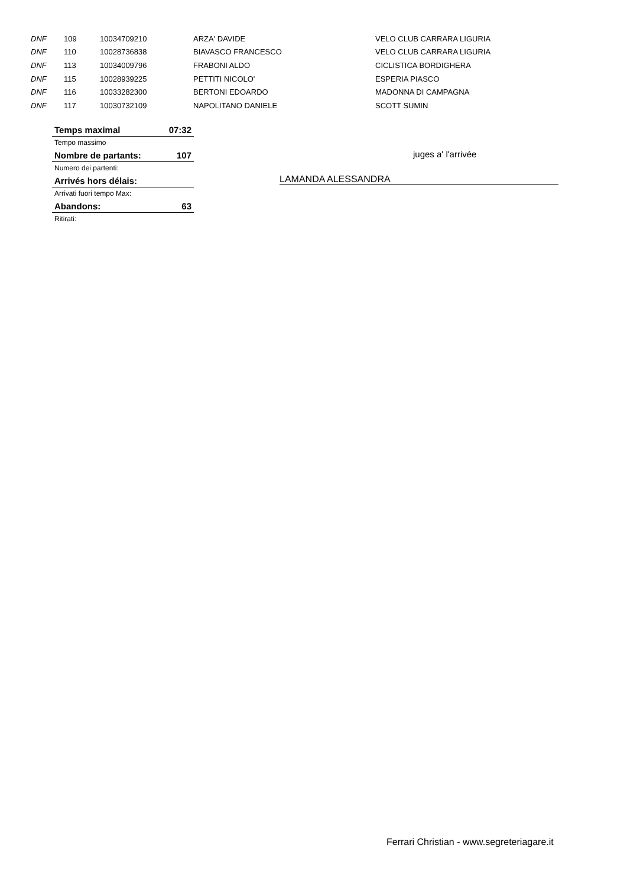| DNF | 109 | 10034709210 | ARZA' DAVIDE | VELO CLUB CARRARA LIGURIA |
| DNF | 110 | 10028736838 | BIAVASCO FRANCESCO | VELO CLUB CARRARA LIGURIA |
| DNF | 113 | 10034009796 | FRABONI ALDO | CICLISTICA BORDIGHERA |
| DNF | 115 | 10028939225 | PETTITI NICOLO' | ESPERIA PIASCO |
| DNF | 116 | 10033282300 | BERTONI EDOARDO | MADONNA DI CAMPAGNA |
| DNF | 117 | 10030732109 | NAPOLITANO DANIELE | SCOTT SUMIN |
| Temps maximal | 07:32 |
| Tempo massimo | |
| Nombre de partants: | 107 |
| Numero dei partenti: | |
| Arrivés hors délais: | |
| Arrivati fuori tempo Max: | |
| Abandons: | 63 |
| Ritirati: | |
juges a' l'arrivée
LAMANDA ALESSANDRA
Ferrari Christian - www.segreteriagare.it